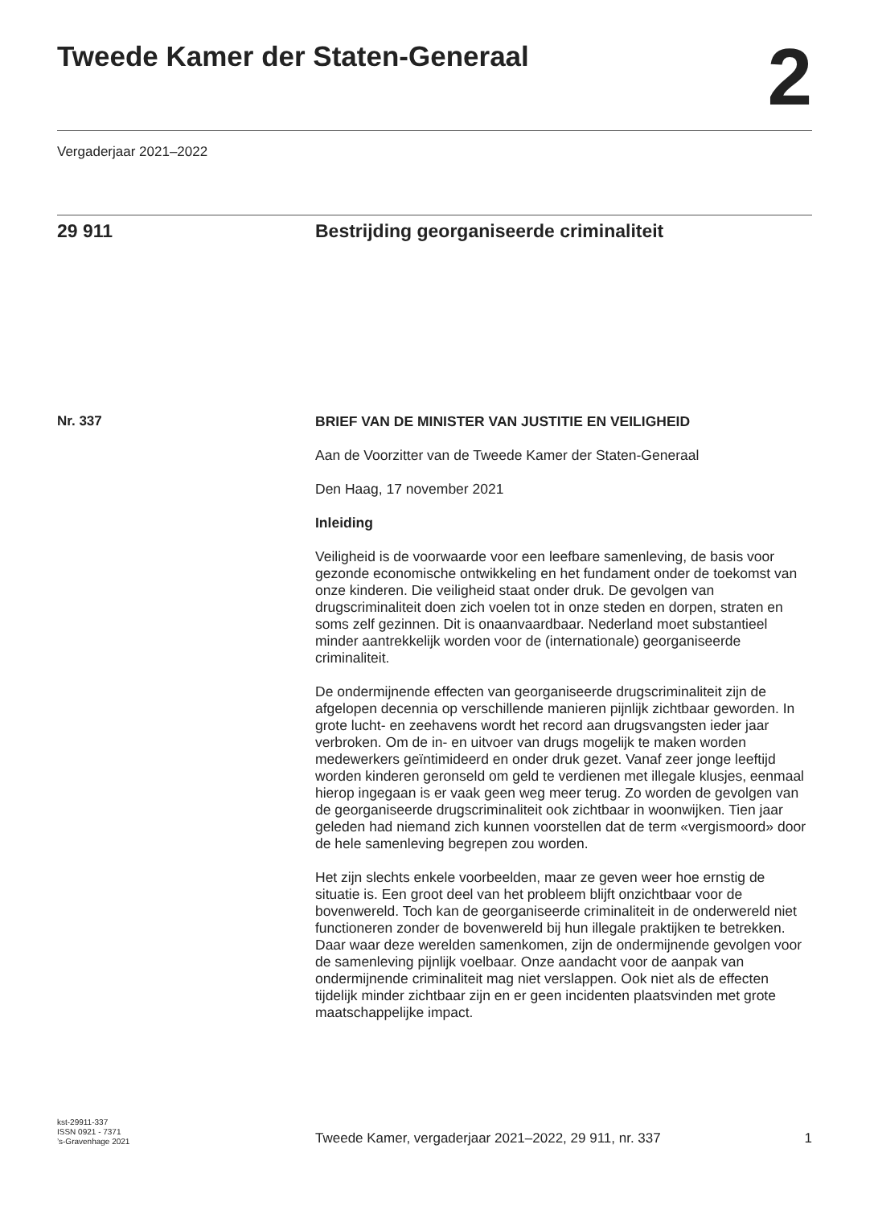Tweede Kamer der Staten-Generaal 2
Vergaderjaar 2021–2022
29 911 Bestrijding georganiseerde criminaliteit
Nr. 337
BRIEF VAN DE MINISTER VAN JUSTITIE EN VEILIGHEID
Aan de Voorzitter van de Tweede Kamer der Staten-Generaal
Den Haag, 17 november 2021
Inleiding
Veiligheid is de voorwaarde voor een leefbare samenleving, de basis voor gezonde economische ontwikkeling en het fundament onder de toekomst van onze kinderen. Die veiligheid staat onder druk. De gevolgen van drugscriminaliteit doen zich voelen tot in onze steden en dorpen, straten en soms zelf gezinnen. Dit is onaanvaardbaar. Nederland moet substantieel minder aantrekkelijk worden voor de (internationale) georganiseerde criminaliteit.
De ondermijnende effecten van georganiseerde drugscriminaliteit zijn de afgelopen decennia op verschillende manieren pijnlijk zichtbaar geworden. In grote lucht- en zeehavens wordt het record aan drugsvangsten ieder jaar verbroken. Om de in- en uitvoer van drugs mogelijk te maken worden medewerkers geïntimideerd en onder druk gezet. Vanaf zeer jonge leeftijd worden kinderen geronseld om geld te verdienen met illegale klusjes, eenmaal hierop ingegaan is er vaak geen weg meer terug. Zo worden de gevolgen van de georganiseerde drugscriminaliteit ook zichtbaar in woonwijken. Tien jaar geleden had niemand zich kunnen voorstellen dat de term «vergismoord» door de hele samenleving begrepen zou worden.
Het zijn slechts enkele voorbeelden, maar ze geven weer hoe ernstig de situatie is. Een groot deel van het probleem blijft onzichtbaar voor de bovenwereld. Toch kan de georganiseerde criminaliteit in de onderwereld niet functioneren zonder de bovenwereld bij hun illegale praktijken te betrekken. Daar waar deze werelden samenkomen, zijn de ondermijnende gevolgen voor de samenleving pijnlijk voelbaar. Onze aandacht voor de aanpak van ondermijnende criminaliteit mag niet verslappen. Ook niet als de effecten tijdelijk minder zichtbaar zijn en er geen incidenten plaatsvinden met grote maatschappelijke impact.
kst-29911-337
ISSN 0921 - 7371
’s-Gravenhage 2021
Tweede Kamer, vergaderjaar 2021–2022, 29 911, nr. 337
1